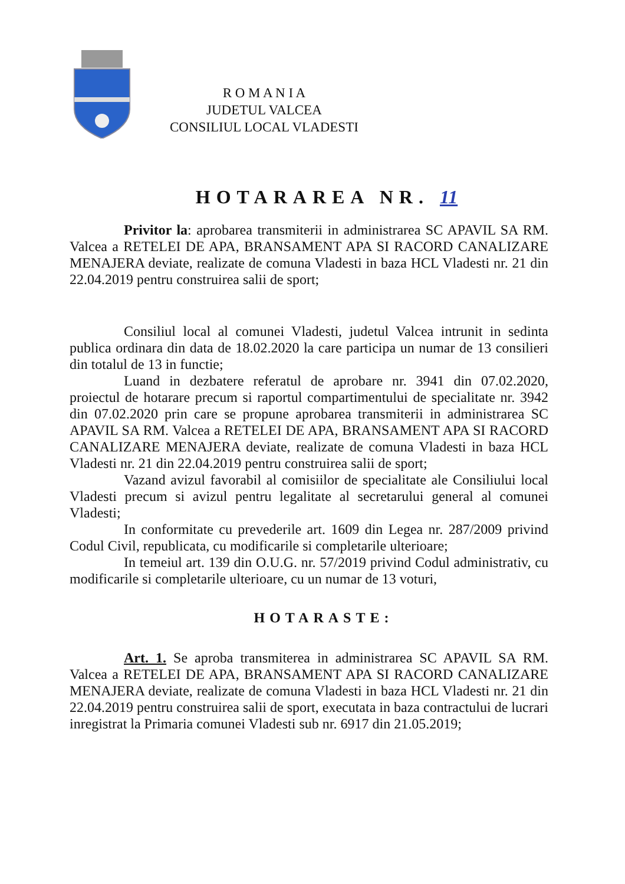R O M A N I A
JUDETUL VALCEA
CONSILIUL LOCAL VLADESTI
HOTARAREA NR. 11
Privitor la: aprobarea transmiterii in administrarea SC APAVIL SA RM. Valcea a RETELEI DE APA, BRANSAMENT APA SI RACORD CANALIZARE MENAJERA deviate, realizate de comuna Vladesti in baza HCL Vladesti nr. 21 din 22.04.2019 pentru construirea salii de sport;
Consiliul local al comunei Vladesti, judetul Valcea intrunit in sedinta publica ordinara din data de 18.02.2020 la care participa un numar de 13 consilieri din totalul de 13 in functie;
Luand in dezbatere referatul de aprobare nr. 3941 din 07.02.2020, proiectul de hotarare precum si raportul compartimentului de specialitate nr. 3942 din 07.02.2020 prin care se propune aprobarea transmiterii in administrarea SC APAVIL SA RM. Valcea a RETELEI DE APA, BRANSAMENT APA SI RACORD CANALIZARE MENAJERA deviate, realizate de comuna Vladesti in baza HCL Vladesti nr. 21 din 22.04.2019 pentru construirea salii de sport;
Vazand avizul favorabil al comisiilor de specialitate ale Consiliului local Vladesti precum si avizul pentru legalitate al secretarului general al comunei Vladesti;
In conformitate cu prevederile art. 1609 din Legea nr. 287/2009 privind Codul Civil, republicata, cu modificarile si completarile ulterioare;
In temeiul art. 139 din O.U.G. nr. 57/2019 privind Codul administrativ, cu modificarile si completarile ulterioare, cu un numar de 13 voturi,
HOTARASTE:
Art. 1. Se aproba transmiterea in administrarea SC APAVIL SA RM. Valcea a RETELEI DE APA, BRANSAMENT APA SI RACORD CANALIZARE MENAJERA deviate, realizate de comuna Vladesti in baza HCL Vladesti nr. 21 din 22.04.2019 pentru construirea salii de sport, executata in baza contractului de lucrari inregistrat la Primaria comunei Vladesti sub nr. 6917 din 21.05.2019;